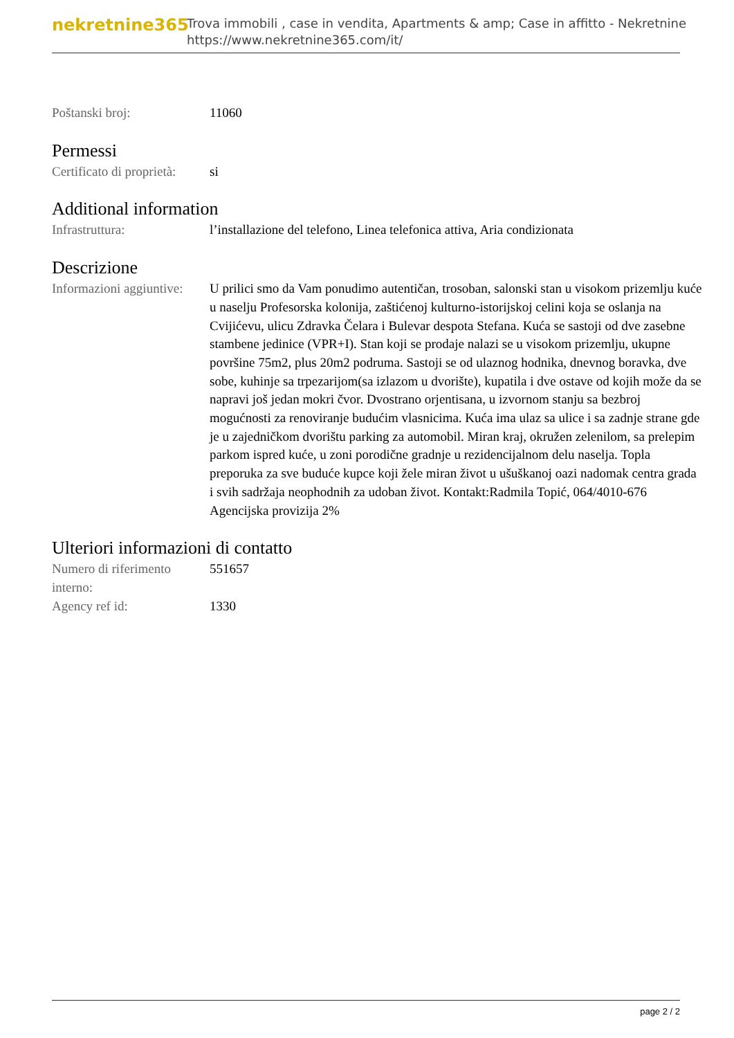nekretnine365
Trova immobili , case in vendita, Apartments & amp; Case in affitto - Nekretnine
https://www.nekretnine365.com/it/
| Poštanski broj: | 11060 |
Permessi
| Certificato di proprietà: | si |
Additional information
| Infrastruttura: | l’installazione del telefono, Linea telefonica attiva, Aria condizionata |
Descrizione
| Informazioni aggiuntive: | U prilici smo da Vam ponudimo autentičan, trosoban, salonski stan u visokom prizemlju kuće u naselju Profesorska kolonija, zaštićenoj kulturno-istorijskoj celini koja se oslanja na Cvijićevu, ulicu Zdravka Čelara i Bulevar despota Stefana. Kuća se sastoji od dve zasebne stambene jedinice (VPR+I). Stan koji se prodaje nalazi se u visokom prizemlju, ukupne površine 75m2, plus 20m2 podruma. Sastoji se od ulaznog hodnika, dnevnog boravka, dve sobe, kuhinje sa trpezarijom(sa izlazom u dvorište), kupatila i dve ostave od kojih može da se napravi još jedan mokri čvor. Dvostrano orjentisana, u izvornom stanju sa bezbroj mogućnosti za renoviranje budućim vlasnicima. Kuća ima ulaz sa ulice i sa zadnje strane gde je u zajedničkom dvorištu parking za automobil. Miran kraj, okružen zelenilom, sa prelepim parkom ispred kuće, u zoni porodične gradnje u rezidencijalnom delu naselja. Topla preporuka za sve buduće kupce koji žele miran život u ušuškanoj oazi nadomak centra grada i svih sadržaja neophodnih za udoban život. Kontakt:Radmila Topić, 064/4010-676 Agencijska provizija 2% |
Ulteriori informazioni di contatto
| Numero di riferimento interno: | 551657 |
| Agency ref id: | 1330 |
page 2 / 2